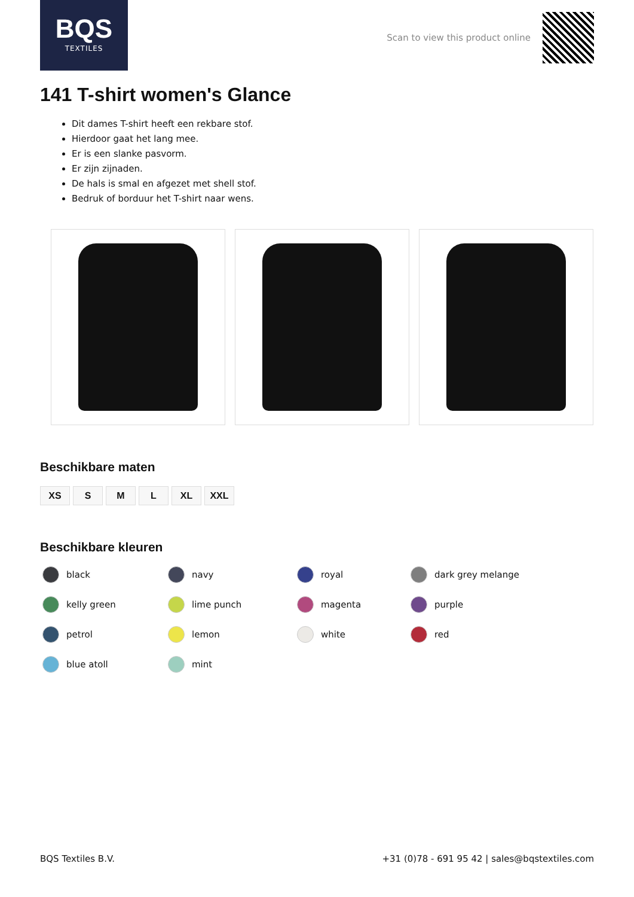BQS
TEXTILES
Scan to view this product online
141 T-shirt women's Glance
Dit dames T-shirt heeft een rekbare stof.
Hierdoor gaat het lang mee.
Er is een slanke pasvorm.
Er zijn zijnaden.
De hals is smal en afgezet met shell stof.
Bedruk of borduur het T-shirt naar wens.
Beschikbare maten
XS S M L XL XXL
Beschikbare kleuren
black
navy
royal
dark grey melange
kelly green
lime punch
magenta
purple
petrol
lemon
white
red
blue atoll
mint
BQS Textiles B.V. +31 (0)78 - 691 95 42 | sales@bqstextiles.com